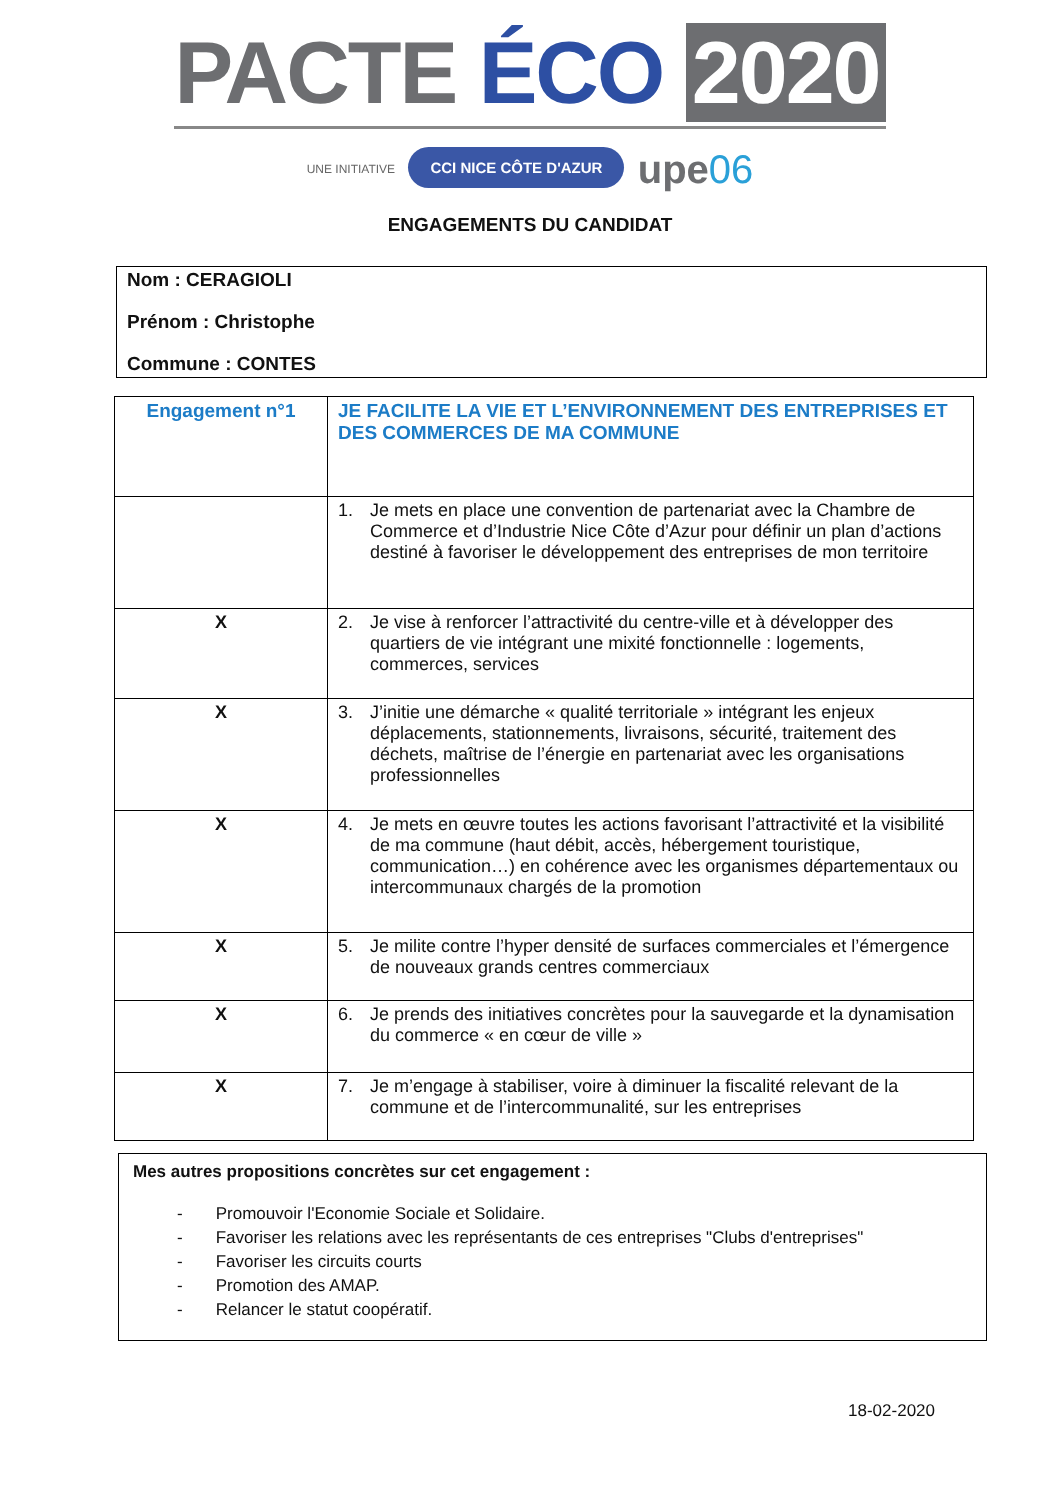PACTE ÉCO 2020
UNE INITIATIVE CCI NICE CÔTE D'AZUR upe06
ENGAGEMENTS DU CANDIDAT
Nom : CERAGIOLI
Prénom : Christophe
Commune : CONTES
| Engagement n°1 | JE FACILITE LA VIE ET L’ENVIRONNEMENT DES ENTREPRISES ET DES COMMERCES DE MA COMMUNE |
| | 1. Je mets en place une convention de partenariat avec la Chambre de Commerce et d’Industrie Nice Côte d’Azur pour définir un plan d’actions destiné à favoriser le développement des entreprises de mon territoire |
| X | 2. Je vise à renforcer l’attractivité du centre-ville et à développer des quartiers de vie intégrant une mixité fonctionnelle : logements, commerces, services |
| X | 3. J’initie une démarche « qualité territoriale » intégrant les enjeux déplacements, stationnements, livraisons, sécurité, traitement des déchets, maîtrise de l’énergie en partenariat avec les organisations professionnelles |
| X | 4. Je mets en œuvre toutes les actions favorisant l’attractivité et la visibilité de ma commune (haut débit, accès, hébergement touristique, communication…) en cohérence avec les organismes départementaux ou intercommunaux chargés de la promotion |
| X | 5. Je milite contre l’hyper densité de surfaces commerciales et l’émergence de nouveaux grands centres commerciaux |
| X | 6. Je prends des initiatives concrètes pour la sauvegarde et la dynamisation du commerce « en cœur de ville » |
| X | 7. Je m’engage à stabiliser, voire à diminuer la fiscalité relevant de la commune et de l’intercommunalité, sur les entreprises |
Mes autres propositions concrètes sur cet engagement :
- Promouvoir l'Economie Sociale et Solidaire.
- Favoriser les relations avec les représentants de ces entreprises "Clubs d'entreprises"
- Favoriser les circuits courts
- Promotion des AMAP.
- Relancer le statut coopératif.
18-02-2020